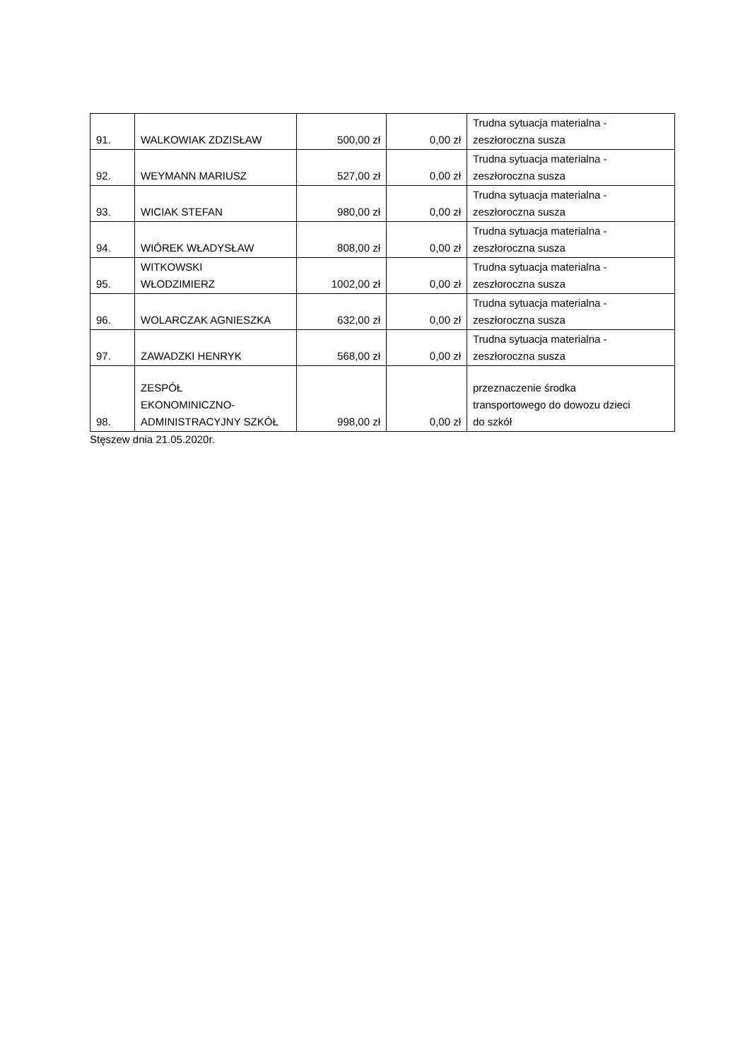| 91. | WALKOWIAK ZDZISŁAW | 500,00 zł | 0,00 zł | Trudna sytuacja materialna - zeszłoroczna susza |
| 92. | WEYMANN MARIUSZ | 527,00 zł | 0,00 zł | Trudna sytuacja materialna - zeszłoroczna susza |
| 93. | WICIAK STEFAN | 980,00 zł | 0,00 zł | Trudna sytuacja materialna - zeszłoroczna susza |
| 94. | WIÓREK WŁADYSŁAW | 808,00 zł | 0,00 zł | Trudna sytuacja materialna - zeszłoroczna susza |
| 95. | WITKOWSKI WŁODZIMIERZ | 1002,00 zł | 0,00 zł | Trudna sytuacja materialna - zeszłoroczna susza |
| 96. | WOLARCZAK AGNIESZKA | 632,00 zł | 0,00 zł | Trudna sytuacja materialna - zeszłoroczna susza |
| 97. | ZAWADZKI HENRYK | 568,00 zł | 0,00 zł | Trudna sytuacja materialna - zeszłoroczna susza |
| 98. | ZESPÓŁ EKONOMINICZNO- ADMINISTRACYJNY SZKÓŁ | 998,00 zł | 0,00 zł | przeznaczenie środka transportowego do dowozu dzieci do szkół |
Stęszew dnia 21.05.2020r.